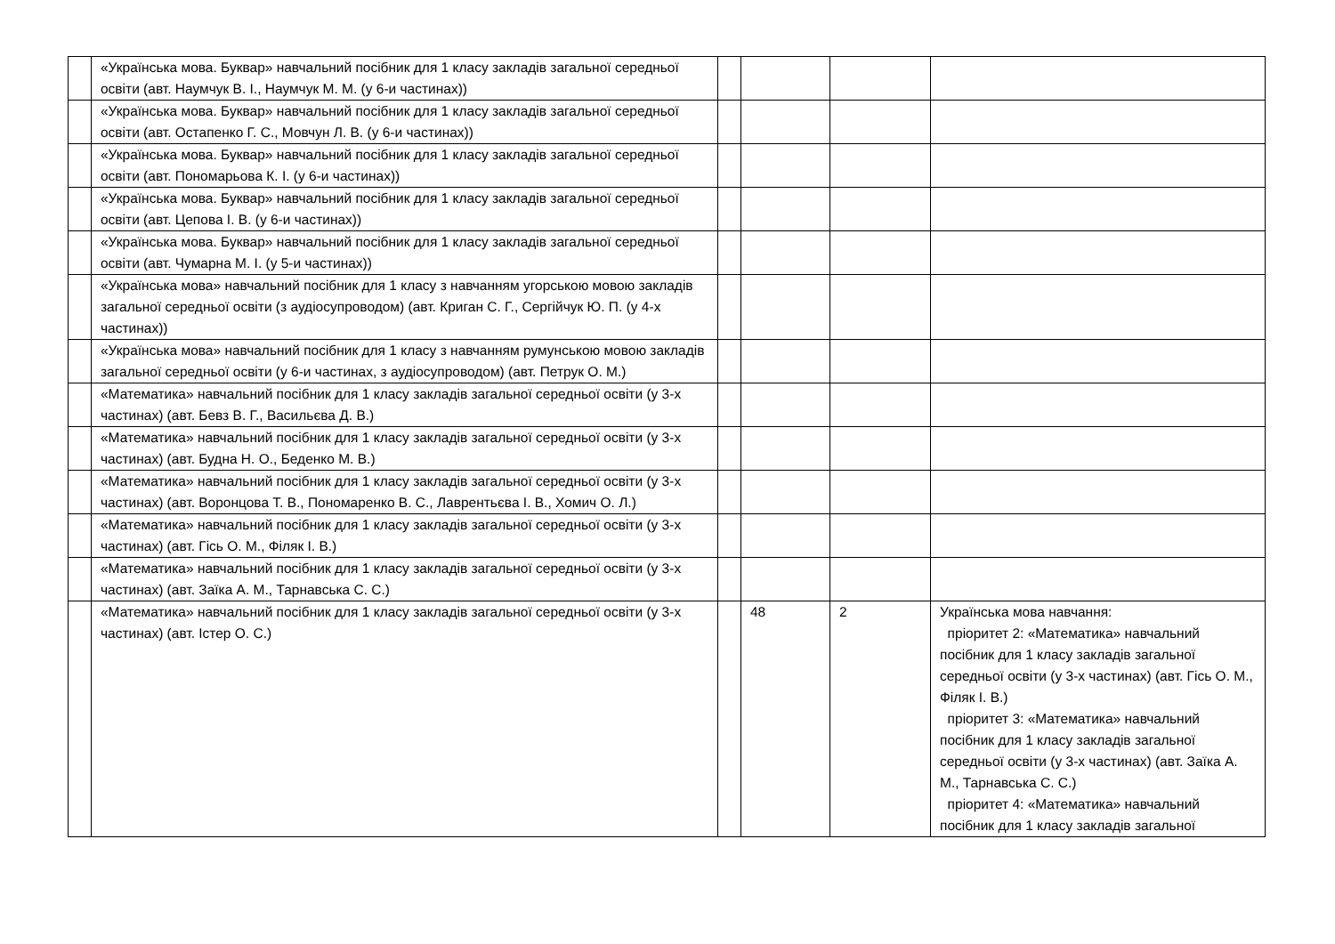| | «Українська мова. Буквар» навчальний посібник для 1 класу закладів загальної середньої освіти (авт. Наумчук В. І., Наумчук М. М. (у 6-и частинах)) | | | | |
| | «Українська мова. Буквар» навчальний посібник для 1 класу закладів загальної середньої освіти (авт. Остапенко Г. С., Мовчун Л. В. (у 6-и частинах)) | | | | |
| | «Українська мова. Буквар» навчальний посібник для 1 класу закладів загальної середньої освіти (авт. Пономарьова К. І. (у 6-и частинах)) | | | | |
| | «Українська мова. Буквар» навчальний посібник для 1 класу закладів загальної середньої освіти (авт. Цепова І. В. (у 6-и частинах)) | | | | |
| | «Українська мова. Буквар» навчальний посібник для 1 класу закладів загальної середньої освіти (авт. Чумарна М. І. (у 5-и частинах)) | | | | |
| | «Українська мова» навчальний посібник для 1 класу з навчанням угорською мовою закладів загальної середньої освіти (з аудіосупроводом) (авт. Криган С. Г., Сергійчук Ю. П. (у 4-х частинах)) | | | | |
| | «Українська мова» навчальний посібник для 1 класу з навчанням румунською мовою закладів загальної середньої освіти (у 6-и частинах, з аудіосупроводом) (авт. Петрук О. М.) | | | | |
| | «Математика» навчальний посібник для 1 класу закладів загальної середньої освіти (у 3-х частинах) (авт. Бевз В. Г., Васильєва Д. В.) | | | | |
| | «Математика» навчальний посібник для 1 класу закладів загальної середньої освіти (у 3-х частинах) (авт. Будна Н. О., Беденко М. В.) | | | | |
| | «Математика» навчальний посібник для 1 класу закладів загальної середньої освіти (у 3-х частинах) (авт. Воронцова Т. В., Пономаренко В. С., Лаврентьєва І. В., Хомич О. Л.) | | | | |
| | «Математика» навчальний посібник для 1 класу закладів загальної середньої освіти (у 3-х частинах) (авт. Гісь О. М., Філяк І. В.) | | | | |
| | «Математика» навчальний посібник для 1 класу закладів загальної середньої освіти (у 3-х частинах) (авт. Заїка А. М., Тарнавська С. С.) | | | | |
| | «Математика» навчальний посібник для 1 класу закладів загальної середньої освіти (у 3-х частинах) (авт. Істер О. С.) | | 48 | 2 | Українська мова навчання: пріоритет 2: «Математика» навчальний посібник для 1 класу закладів загальної середньої освіти (у 3-х частинах) (авт. Гісь О. М., Філяк І. В.) пріоритет 3: «Математика» навчальний посібник для 1 класу закладів загальної середньої освіти (у 3-х частинах) (авт. Заїка А. М., Тарнавська С. С.) пріоритет 4: «Математика» навчальний посібник для 1 класу закладів загальної |